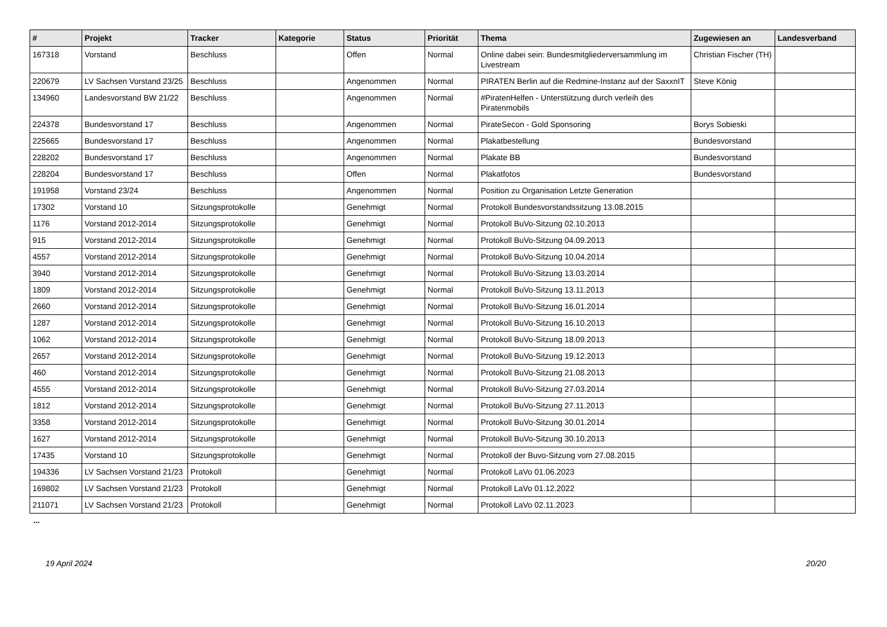| # | Projekt | Tracker | Kategorie | Status | Priorität | Thema | Zugewiesen an | Landesverband |
| --- | --- | --- | --- | --- | --- | --- | --- | --- |
| 167318 | Vorstand | Beschluss | | Offen | Normal | Online dabei sein: Bundesmitgliederversammlung im Livestream | Christian Fischer (TH) | |
| 220679 | LV Sachsen Vorstand 23/25 | Beschluss | | Angenommen | Normal | PIRATEN Berlin auf die Redmine-Instanz auf der SaxxnIT | Steve König | |
| 134960 | Landesvorstand BW 21/22 | Beschluss | | Angenommen | Normal | #PiratenHelfen - Unterstützung durch verleih des Piratenmobils | | |
| 224378 | Bundesvorstand 17 | Beschluss | | Angenommen | Normal | PirateSecon - Gold Sponsoring | Borys Sobieski | |
| 225665 | Bundesvorstand 17 | Beschluss | | Angenommen | Normal | Plakatbestellung | Bundesvorstand | |
| 228202 | Bundesvorstand 17 | Beschluss | | Angenommen | Normal | Plakate BB | Bundesvorstand | |
| 228204 | Bundesvorstand 17 | Beschluss | | Offen | Normal | Plakatfotos | Bundesvorstand | |
| 191958 | Vorstand 23/24 | Beschluss | | Angenommen | Normal | Position zu Organisation Letzte Generation | | |
| 17302 | Vorstand 10 | Sitzungsprotokolle | | Genehmigt | Normal | Protokoll Bundesvorstandssitzung 13.08.2015 | | |
| 1176 | Vorstand 2012-2014 | Sitzungsprotokolle | | Genehmigt | Normal | Protokoll BuVo-Sitzung 02.10.2013 | | |
| 915 | Vorstand 2012-2014 | Sitzungsprotokolle | | Genehmigt | Normal | Protokoll BuVo-Sitzung 04.09.2013 | | |
| 4557 | Vorstand 2012-2014 | Sitzungsprotokolle | | Genehmigt | Normal | Protokoll BuVo-Sitzung 10.04.2014 | | |
| 3940 | Vorstand 2012-2014 | Sitzungsprotokolle | | Genehmigt | Normal | Protokoll BuVo-Sitzung 13.03.2014 | | |
| 1809 | Vorstand 2012-2014 | Sitzungsprotokolle | | Genehmigt | Normal | Protokoll BuVo-Sitzung 13.11.2013 | | |
| 2660 | Vorstand 2012-2014 | Sitzungsprotokolle | | Genehmigt | Normal | Protokoll BuVo-Sitzung 16.01.2014 | | |
| 1287 | Vorstand 2012-2014 | Sitzungsprotokolle | | Genehmigt | Normal | Protokoll BuVo-Sitzung 16.10.2013 | | |
| 1062 | Vorstand 2012-2014 | Sitzungsprotokolle | | Genehmigt | Normal | Protokoll BuVo-Sitzung 18.09.2013 | | |
| 2657 | Vorstand 2012-2014 | Sitzungsprotokolle | | Genehmigt | Normal | Protokoll BuVo-Sitzung 19.12.2013 | | |
| 460 | Vorstand 2012-2014 | Sitzungsprotokolle | | Genehmigt | Normal | Protokoll BuVo-Sitzung 21.08.2013 | | |
| 4555 | Vorstand 2012-2014 | Sitzungsprotokolle | | Genehmigt | Normal | Protokoll BuVo-Sitzung 27.03.2014 | | |
| 1812 | Vorstand 2012-2014 | Sitzungsprotokolle | | Genehmigt | Normal | Protokoll BuVo-Sitzung 27.11.2013 | | |
| 3358 | Vorstand 2012-2014 | Sitzungsprotokolle | | Genehmigt | Normal | Protokoll BuVo-Sitzung 30.01.2014 | | |
| 1627 | Vorstand 2012-2014 | Sitzungsprotokolle | | Genehmigt | Normal | Protokoll BuVo-Sitzung 30.10.2013 | | |
| 17435 | Vorstand 10 | Sitzungsprotokolle | | Genehmigt | Normal | Protokoll der Buvo-Sitzung vom 27.08.2015 | | |
| 194336 | LV Sachsen Vorstand 21/23 | Protokoll | | Genehmigt | Normal | Protokoll LaVo 01.06.2023 | | |
| 169802 | LV Sachsen Vorstand 21/23 | Protokoll | | Genehmigt | Normal | Protokoll LaVo 01.12.2022 | | |
| 211071 | LV Sachsen Vorstand 21/23 | Protokoll | | Genehmigt | Normal | Protokoll LaVo 02.11.2023 | | |
...
19 April 2024 20/20